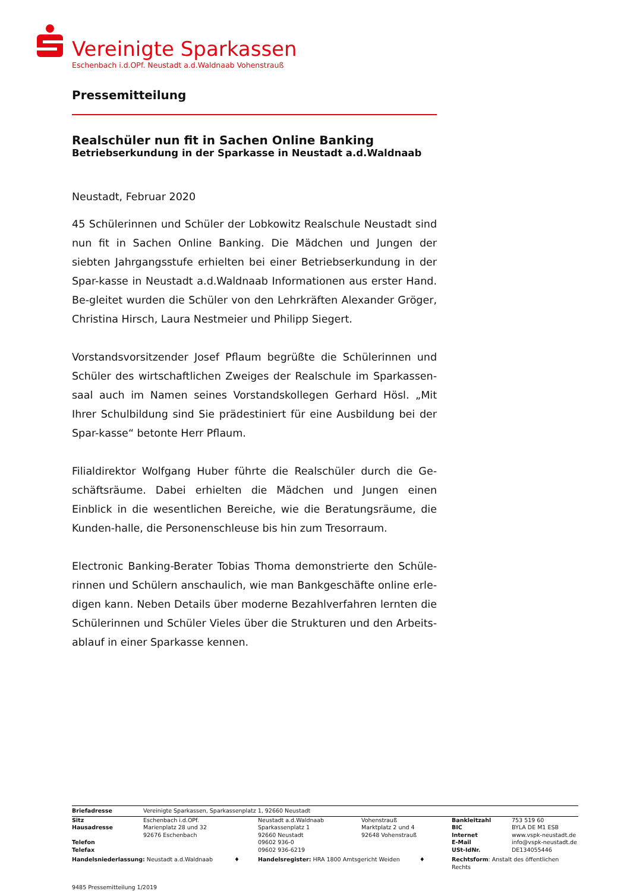Vereinigte Sparkassen
Eschenbach i.d.OPf. Neustadt a.d.Waldnaab Vohenstrauß
Pressemitteilung
Realschüler nun fit in Sachen Online Banking
Betriebserkundung in der Sparkasse in Neustadt a.d.Waldnaab
Neustadt, Februar 2020
45 Schülerinnen und Schüler der Lobkowitz Realschule Neustadt sind nun fit in Sachen Online Banking. Die Mädchen und Jungen der siebten Jahrgangsstufe erhielten bei einer Betriebserkundung in der Spar-kasse in Neustadt a.d.Waldnaab Informationen aus erster Hand. Be-gleitet wurden die Schüler von den Lehrkräften Alexander Gröger, Christina Hirsch, Laura Nestmeier und Philipp Siegert.
Vorstandsvorsitzender Josef Pflaum begrüßte die Schülerinnen und Schüler des wirtschaftlichen Zweiges der Realschule im Sparkassen-saal auch im Namen seines Vorstandskollegen Gerhard Hösl. „Mit Ihrer Schulbildung sind Sie prädestiniert für eine Ausbildung bei der Spar-kasse“ betonte Herr Pflaum.
Filialdirektor Wolfgang Huber führte die Realschüler durch die Ge-schäftsräume. Dabei erhielten die Mädchen und Jungen einen Einblick in die wesentlichen Bereiche, wie die Beratungsräume, die Kunden-halle, die Personenschleuse bis hin zum Tresorraum.
Electronic Banking-Berater Tobias Thoma demonstrierte den Schüle-rinnen und Schülern anschaulich, wie man Bankgeschäfte online erle-digen kann. Neben Details über moderne Bezahlverfahren lernten die Schülerinnen und Schüler Vieles über die Strukturen und den Arbeits-ablauf in einer Sparkasse kennen.
| Briefadresse | Vereinigte Sparkassen, Sparkassenplatz 1, 92660 Neustadt | | | | |
| Sitz Hausadresse Telefon Telefax | Eschenbach i.d.OPf. Marienplatz 28 und 32 92676 Eschenbach | Neustadt a.d.Waldnaab Sparkassenplatz 1 92660 Neustadt 09602 936-0 09602 936-6219 | Vohenstrauß Marktplatz 2 und 4 92648 Vohenstrauß | Bankleitzahl BIC Internet E-Mail USt-IdNr. | 753 519 60 BYLA DE M1 ESB www.vspk-neustadt.de info@vspk-neustadt.de DE134055446 |
| Handelsniederlassung: Neustadt a.d.Waldnaab ♦ | | Handelsregister: HRA 1800 Amtsgericht Weiden ♦ | | Rechtsform : Anstalt des öffentlichen Rechts | |
9485 Pressemitteilung 1/2019